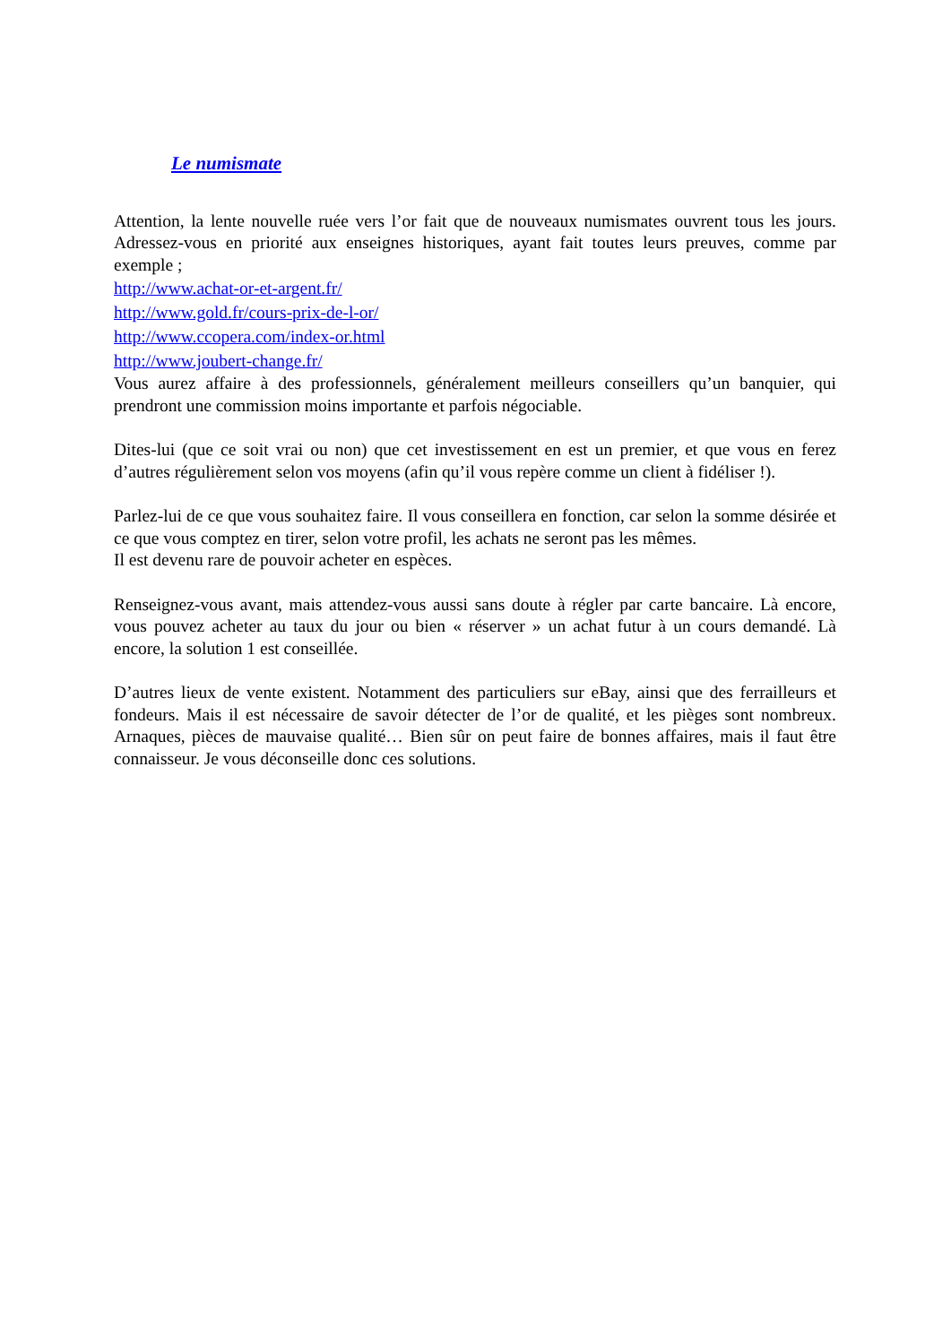Le numismate
Attention, la lente nouvelle ruée vers l’or fait que de nouveaux numismates ouvrent tous les jours. Adressez-vous en priorité aux enseignes historiques, ayant fait toutes leurs preuves, comme par exemple ;
http://www.achat-or-et-argent.fr/
http://www.gold.fr/cours-prix-de-l-or/
http://www.ccopera.com/index-or.html
http://www.joubert-change.fr/
Vous aurez affaire à des professionnels, généralement meilleurs conseillers qu’un banquier, qui prendront une commission moins importante et parfois négociable.
Dites-lui (que ce soit vrai ou non) que cet investissement en est un premier, et que vous en ferez d’autres régulièrement selon vos moyens (afin qu’il vous repère comme un client à fidéliser !).
Parlez-lui de ce que vous souhaitez faire. Il vous conseillera en fonction, car selon la somme désirée et ce que vous comptez en tirer, selon votre profil, les achats ne seront pas les mêmes.
Il est devenu rare de pouvoir acheter en espèces.
Renseignez-vous avant, mais attendez-vous aussi sans doute à régler par carte bancaire. Là encore, vous pouvez acheter au taux du jour ou bien « réserver » un achat futur à un cours demandé. Là encore, la solution 1 est conseillée.
D’autres lieux de vente existent. Notamment des particuliers sur eBay, ainsi que des ferrailleurs et fondeurs. Mais il est nécessaire de savoir détecter de l’or de qualité, et les pièges sont nombreux. Arnaques, pièces de mauvaise qualité… Bien sûr on peut faire de bonnes affaires, mais il faut être connaisseur. Je vous déconseille donc ces solutions.